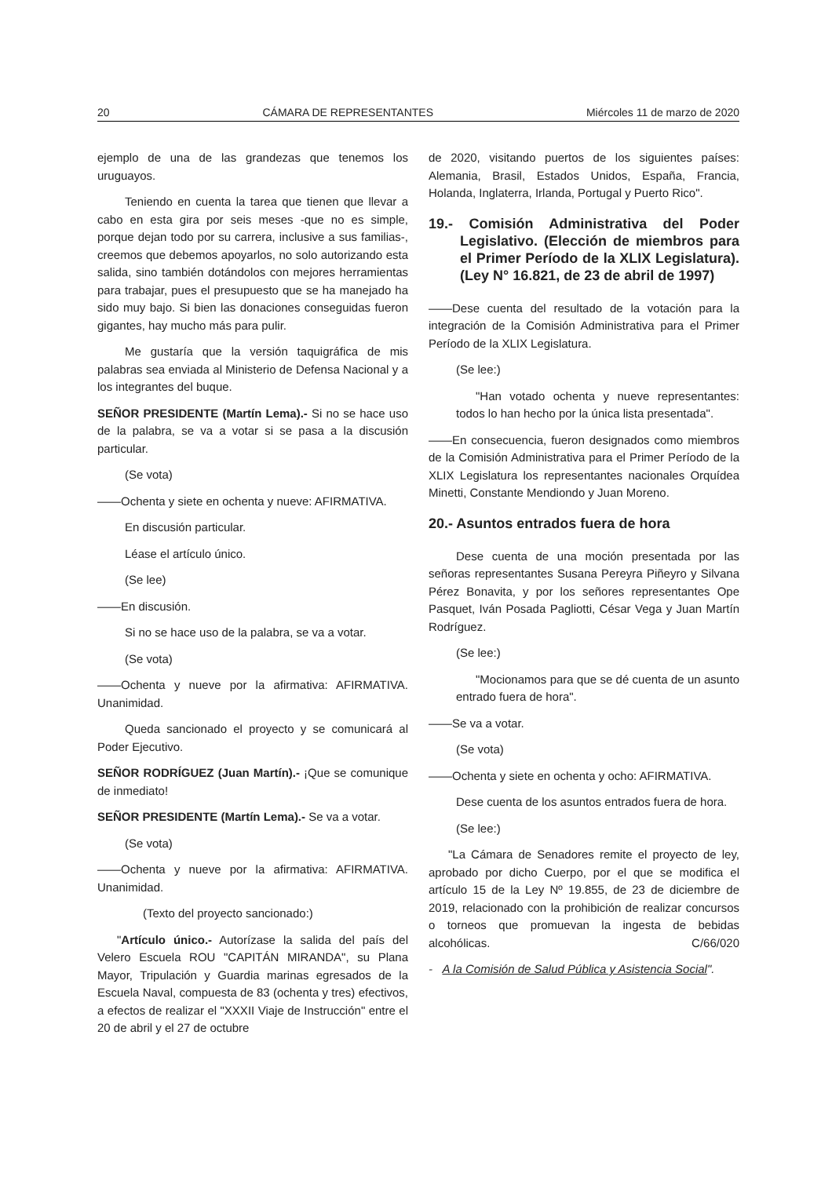20 CÁMARA DE REPRESENTANTES Miércoles 11 de marzo de 2020
ejemplo de una de las grandezas que tenemos los uruguayos.
Teniendo en cuenta la tarea que tienen que llevar a cabo en esta gira por seis meses -que no es simple, porque dejan todo por su carrera, inclusive a sus familias-, creemos que debemos apoyarlos, no solo autorizando esta salida, sino también dotándolos con mejores herramientas para trabajar, pues el presupuesto que se ha manejado ha sido muy bajo. Si bien las donaciones conseguidas fueron gigantes, hay mucho más para pulir.
Me gustaría que la versión taquigráfica de mis palabras sea enviada al Ministerio de Defensa Nacional y a los integrantes del buque.
SEÑOR PRESIDENTE (Martín Lema).- Si no se hace uso de la palabra, se va a votar si se pasa a la discusión particular.
(Se vota)
——Ochenta y siete en ochenta y nueve: AFIRMATIVA.
En discusión particular.
Léase el artículo único.
(Se lee)
——En discusión.
Si no se hace uso de la palabra, se va a votar.
(Se vota)
——Ochenta y nueve por la afirmativa: AFIRMATIVA. Unanimidad.
Queda sancionado el proyecto y se comunicará al Poder Ejecutivo.
SEÑOR RODRÍGUEZ (Juan Martín).- ¡Que se comunique de inmediato!
SEÑOR PRESIDENTE (Martín Lema).- Se va a votar.
(Se vota)
——Ochenta y nueve por la afirmativa: AFIRMATIVA. Unanimidad.
(Texto del proyecto sancionado:)
"Artículo único.- Autorízase la salida del país del Velero Escuela ROU "CAPITÁN MIRANDA", su Plana Mayor, Tripulación y Guardia marinas egresados de la Escuela Naval, compuesta de 83 (ochenta y tres) efectivos, a efectos de realizar el "XXXII Viaje de Instrucción" entre el 20 de abril y el 27 de octubre
de 2020, visitando puertos de los siguientes países: Alemania, Brasil, Estados Unidos, España, Francia, Holanda, Inglaterra, Irlanda, Portugal y Puerto Rico".
19.- Comisión Administrativa del Poder Legislativo. (Elección de miembros para el Primer Período de la XLIX Legislatura). (Ley N° 16.821, de 23 de abril de 1997)
——Dese cuenta del resultado de la votación para la integración de la Comisión Administrativa para el Primer Período de la XLIX Legislatura.
(Se lee:)
"Han votado ochenta y nueve representantes: todos lo han hecho por la única lista presentada".
——En consecuencia, fueron designados como miembros de la Comisión Administrativa para el Primer Período de la XLIX Legislatura los representantes nacionales Orquídea Minetti, Constante Mendiondo y Juan Moreno.
20.- Asuntos entrados fuera de hora
Dese cuenta de una moción presentada por las señoras representantes Susana Pereyra Piñeyro y Silvana Pérez Bonavita, y por los señores representantes Ope Pasquet, Iván Posada Pagliotti, César Vega y Juan Martín Rodríguez.
(Se lee:)
"Mocionamos para que se dé cuenta de un asunto entrado fuera de hora".
——Se va a votar.
(Se vota)
——Ochenta y siete en ochenta y ocho: AFIRMATIVA.
Dese cuenta de los asuntos entrados fuera de hora.
(Se lee:)
"La Cámara de Senadores remite el proyecto de ley, aprobado por dicho Cuerpo, por el que se modifica el artículo 15 de la Ley Nº 19.855, de 23 de diciembre de 2019, relacionado con la prohibición de realizar concursos o torneos que promuevan la ingesta de bebidas alcohólicas. C/66/020
- A la Comisión de Salud Pública y Asistencia Social".